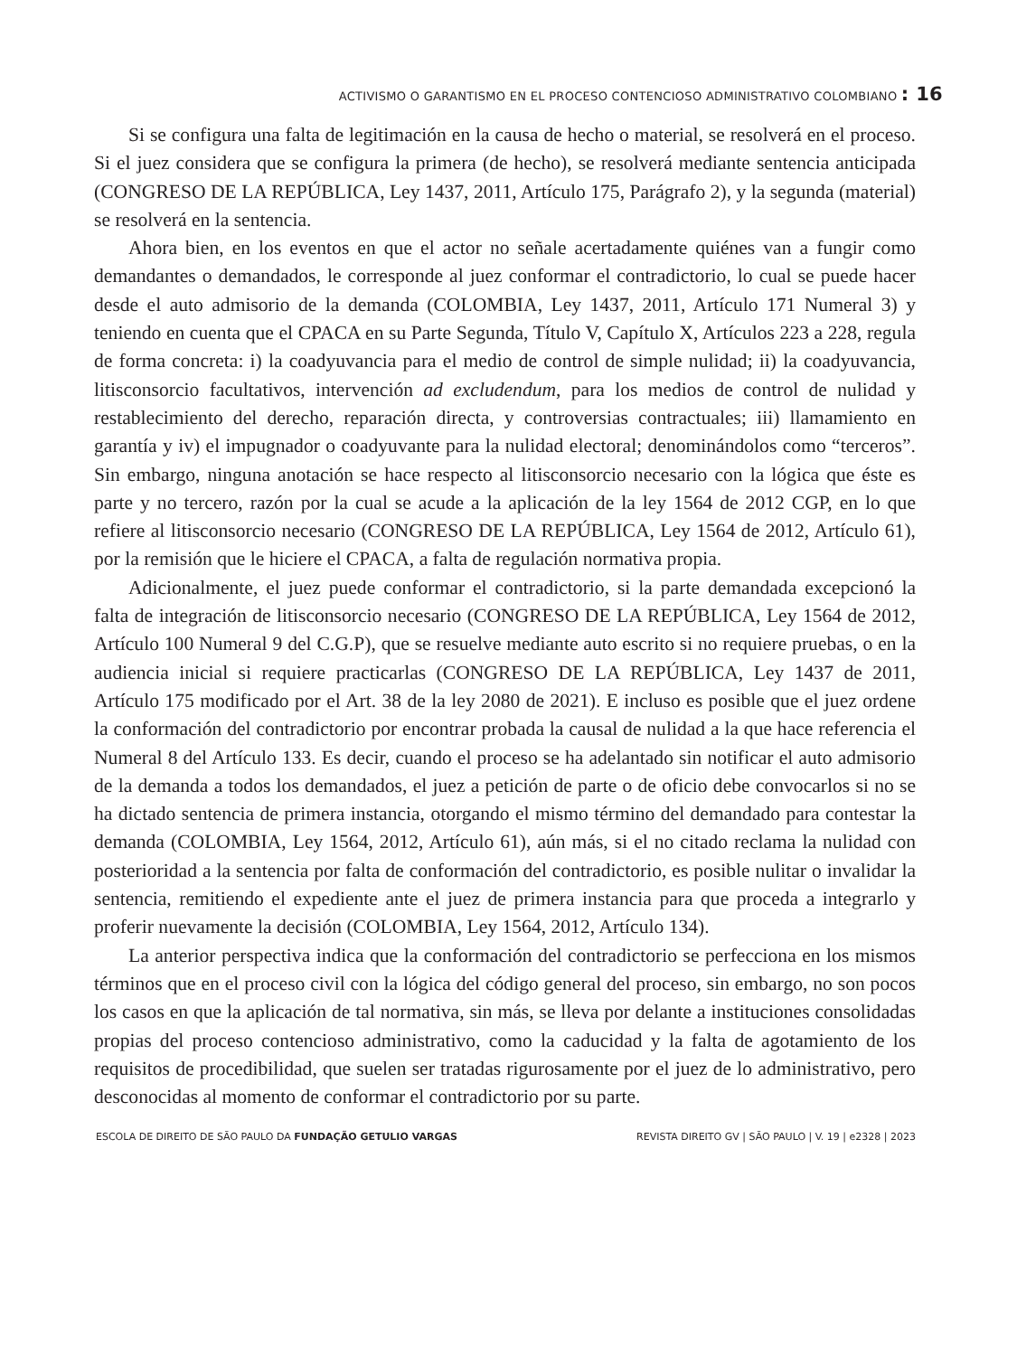ACTIVISMO O GARANTISMO EN EL PROCESO CONTENCIOSO ADMINISTRATIVO COLOMBIANO : 16
Si se configura una falta de legitimación en la causa de hecho o material, se resolverá en el proceso. Si el juez considera que se configura la primera (de hecho), se resolverá mediante sentencia anticipada (CONGRESO DE LA REPÚBLICA, Ley 1437, 2011, Artículo 175, Parágrafo 2), y la segunda (material) se resolverá en la sentencia.
Ahora bien, en los eventos en que el actor no señale acertadamente quiénes van a fungir como demandantes o demandados, le corresponde al juez conformar el contradictorio, lo cual se puede hacer desde el auto admisorio de la demanda (COLOMBIA, Ley 1437, 2011, Artículo 171 Numeral 3) y teniendo en cuenta que el CPACA en su Parte Segunda, Título V, Capítulo X, Artículos 223 a 228, regula de forma concreta: i) la coadyuvancia para el medio de control de simple nulidad; ii) la coadyuvancia, litisconsorcio facultativos, intervención ad excludendum, para los medios de control de nulidad y restablecimiento del derecho, reparación directa, y controversias contractuales; iii) llamamiento en garantía y iv) el impugnador o coadyuvante para la nulidad electoral; denominándolos como “terceros”. Sin embargo, ninguna anotación se hace respecto al litisconsorcio necesario con la lógica que éste es parte y no tercero, razón por la cual se acude a la aplicación de la ley 1564 de 2012 CGP, en lo que refiere al litisconsorcio necesario (CONGRESO DE LA REPÚBLICA, Ley 1564 de 2012, Artículo 61), por la remisión que le hiciere el CPACA, a falta de regulación normativa propia.
Adicionalmente, el juez puede conformar el contradictorio, si la parte demandada excepcionó la falta de integración de litisconsorcio necesario (CONGRESO DE LA REPÚBLICA, Ley 1564 de 2012, Artículo 100 Numeral 9 del C.G.P), que se resuelve mediante auto escrito si no requiere pruebas, o en la audiencia inicial si requiere practicarlas (CONGRESO DE LA REPÚBLICA, Ley 1437 de 2011, Artículo 175 modificado por el Art. 38 de la ley 2080 de 2021). E incluso es posible que el juez ordene la conformación del contradictorio por encontrar probada la causal de nulidad a la que hace referencia el Numeral 8 del Artículo 133. Es decir, cuando el proceso se ha adelantado sin notificar el auto admisorio de la demanda a todos los demandados, el juez a petición de parte o de oficio debe convocarlos si no se ha dictado sentencia de primera instancia, otorgando el mismo término del demandado para contestar la demanda (COLOMBIA, Ley 1564, 2012, Artículo 61), aún más, si el no citado reclama la nulidad con posterioridad a la sentencia por falta de conformación del contradictorio, es posible nulitar o invalidar la sentencia, remitiendo el expediente ante el juez de primera instancia para que proceda a integrarlo y proferir nuevamente la decisión (COLOMBIA, Ley 1564, 2012, Artículo 134).
La anterior perspectiva indica que la conformación del contradictorio se perfecciona en los mismos términos que en el proceso civil con la lógica del código general del proceso, sin embargo, no son pocos los casos en que la aplicación de tal normativa, sin más, se lleva por delante a instituciones consolidadas propias del proceso contencioso administrativo, como la caducidad y la falta de agotamiento de los requisitos de procedibilidad, que suelen ser tratadas rigurosamente por el juez de lo administrativo, pero desconocidas al momento de conformar el contradictorio por su parte.
ESCOLA DE DIREITO DE SÃO PAULO DA FUNDAÇÃO GETULIO VARGAS REVISTA DIREITO GV | SÃO PAULO | V. 19 | e2328 | 2023